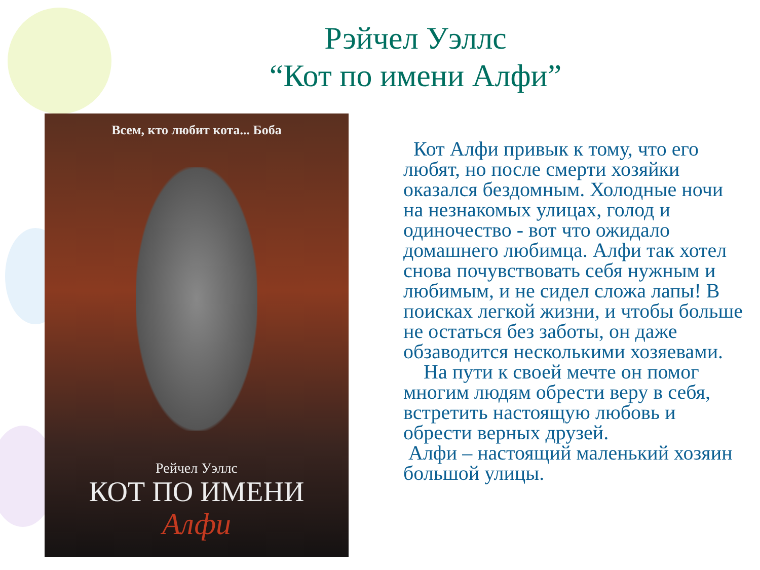Рэйчел Уэллс
“Кот по имени Алфи”
Всем, кто любит кота... Боба
Рейчел Уэллс
КОТ ПО ИМЕНИ
Алфи
Кот Алфи привык к тому, что его любят, но после смерти хозяйки оказался бездомным. Холодные ночи на незнакомых улицах, голод и одиночество - вот что ожидало домашнего любимца. Алфи так хотел снова почувствовать себя нужным и любимым, и не сидел сложа лапы! В поисках легкой жизни, и чтобы больше не остаться без заботы, он даже обзаводится несколькими хозяевами.
На пути к своей мечте он помог многим людям обрести веру в себя, встретить настоящую любовь и обрести верных друзей.
Алфи – настоящий маленький хозяин большой улицы.